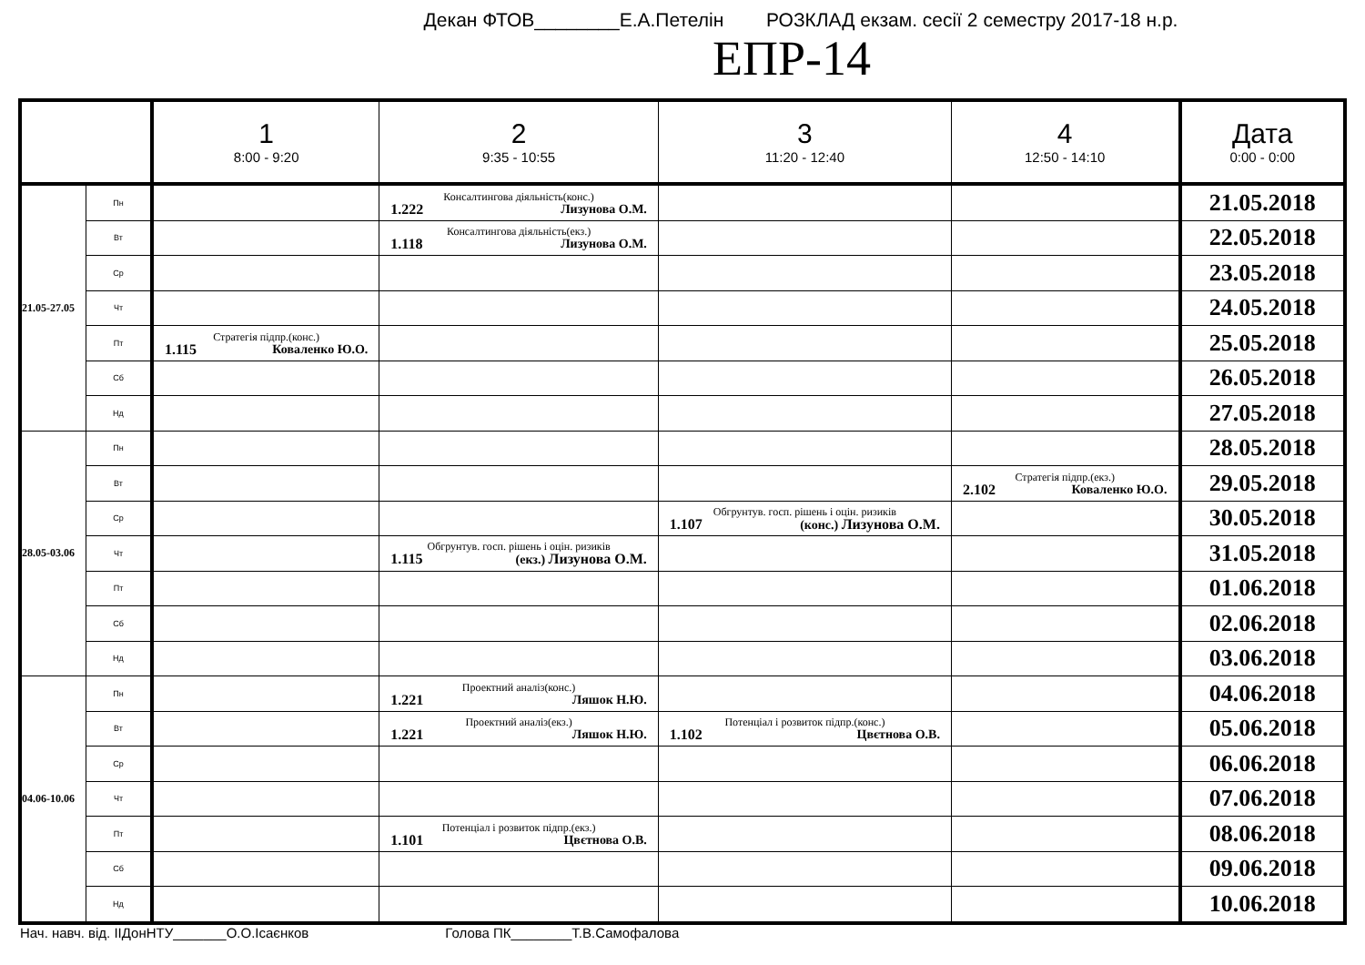Декан ФТОВ________Е.А.Петелін РОЗКЛАД екзам. сесії 2 семестру 2017-18 н.р.
ЕПР-14
| | | 1 8:00 - 9:20 | 2 9:35 - 10:55 | 3 11:20 - 12:40 | 4 12:50 - 14:10 | Дата 0:00 - 0:00 |
| --- | --- | --- | --- | --- | --- | --- |
| 21.05-27.05 | Пн | | Консалтингова діяльність(конс.) 1.222 Лизунова О.М. | | | 21.05.2018 |
| | Вт | | Консалтингова діяльність(екз.) 1.118 Лизунова О.М. | | | 22.05.2018 |
| | Ср | | | | | 23.05.2018 |
| | Чт | | | | | 24.05.2018 |
| | Пт | Стратегія підпр.(конс.) 1.115 Коваленко Ю.О. | | | | 25.05.2018 |
| | Сб | | | | | 26.05.2018 |
| | Нд | | | | | 27.05.2018 |
| 28.05-03.06 | Пн | | | | | 28.05.2018 |
| | Вт | | | | Стратегія підпр.(екз.) 2.102 Коваленко Ю.О. | 29.05.2018 |
| | Ср | | | Обгрунтув. госп. рішень і оцін. ризиків 1.107 (конс.) Лизунова О.М. | | 30.05.2018 |
| | Чт | | Обгрунтув. госп. рішень і оцін. ризиків 1.115 (екз.) Лизунова О.М. | | | 31.05.2018 |
| | Пт | | | | | 01.06.2018 |
| | Сб | | | | | 02.06.2018 |
| | Нд | | | | | 03.06.2018 |
| 04.06-10.06 | Пн | | Проектний аналіз(конс.) 1.221 Ляшок Н.Ю. | | | 04.06.2018 |
| | Вт | | Проектний аналіз(екз.) 1.221 Ляшок Н.Ю. | Потенціал і розвиток підпр.(конс.) 1.102 Цвєтнова О.В. | | 05.06.2018 |
| | Ср | | | | | 06.06.2018 |
| | Чт | | | | | 07.06.2018 |
| | Пт | | Потенціал і розвиток підпр.(екз.) 1.101 Цвєтнова О.В. | | | 08.06.2018 |
| | Сб | | | | | 09.06.2018 |
| | Нд | | | | | 10.06.2018 |
Нач. навч. від. ІІДонНТУ_______О.О.Ісаєнков Голова ПК________Т.В.Самофалова